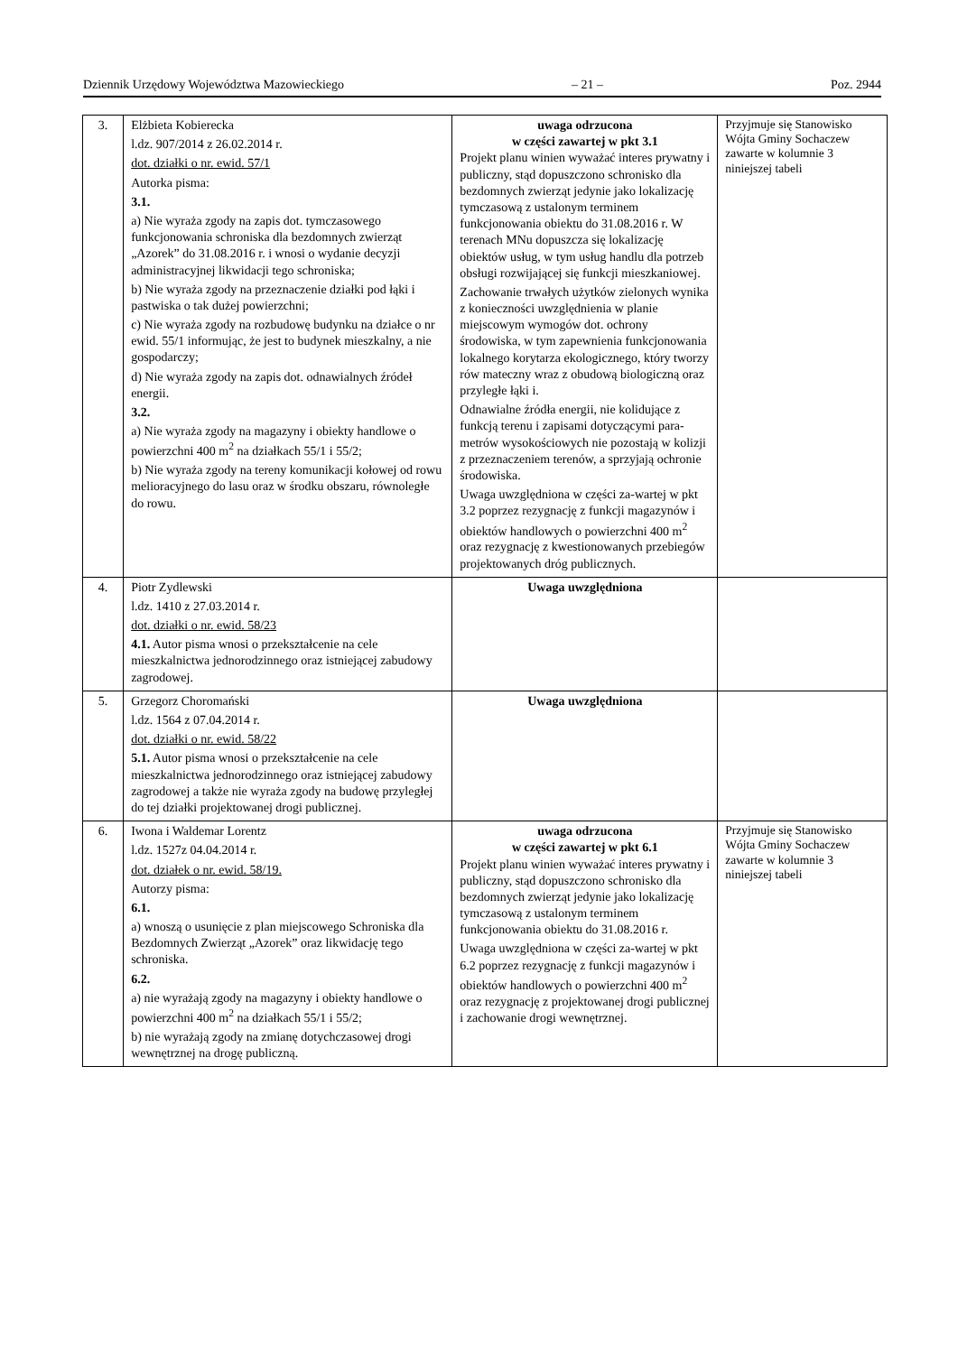Dziennik Urzędowy Województwa Mazowieckiego – 21 – Poz. 2944
| 3. | Elżbieta Kobierecka l.dz. 907/2014 z 26.02.2014 r. dot. działki o nr. ewid. 57/1 Autorka pisma: 3.1. a) Nie wyraża zgody na zapis dot. tymczasowego funkcjonowania schroniska dla bezdomnych zwierząt „Azorek” do 31.08.2016 r. i wnosi o wydanie decyzji administracyjnej likwidacji tego schroniska; b) Nie wyraża zgody na przeznaczenie działki pod łąki i pastwiska o tak dużej powierzchni; c) Nie wyraża zgody na rozbudowę budynku na działce o nr ewid. 55/1 informując, że jest to budynek mieszkalny, a nie gospodarczy; d) Nie wyraża zgody na zapis dot. odnawialnych źródeł energii. 3.2. a) Nie wyraża zgody na magazyny i obiekty handlowe o powierzchni 400 m<sup>2</sup> na działkach 55/1 i 55/2; b) Nie wyraża zgody na tereny komunikacji kołowej od rowu melioracyjnego do lasu oraz w środku obszaru, równoległe do rowu. | uwaga odrzucona w części zawartej w pkt 3.1 Projekt planu winien wyważać interes prywatny i publiczny, stąd dopuszczono schronisko dla bezdomnych zwierząt jedynie jako lokalizację tymczasową z ustalonym terminem funkcjonowania obiektu do 31.08.2016 r. W terenach MNu dopuszcza się lokalizację obiektów usług, w tym usług handlu dla potrzeb obsługi rozwijającej się funkcji mieszkaniowej. Zachowanie trwałych użytków zielonych wynika z konieczności uwzględnienia w planie miejscowym wymogów dot. ochrony środowiska, w tym zapewnienia funkcjonowania lokalnego korytarza ekologicznego, który tworzy rów mateczny wraz z obudową biologiczną oraz przyległe łąki i. Odnawialne źródła energii, nie kolidujące z funkcją terenu i zapisami dotyczącymi para-metrów wysokościowych nie pozostają w kolizji z przeznaczeniem terenów, a sprzyjają ochronie środowiska. Uwaga uwzględniona w części za-wartej w pkt 3.2 poprzez rezygnację z funkcji magazynów i obiektów handlowych o powierzchni 400 m<sup>2</sup> oraz rezygnację z kwestionowanych przebiegów projektowanych dróg publicznych. | Przyjmuje się Stanowisko Wójta Gminy Sochaczew zawarte w kolumnie 3 niniejszej tabeli |
| 4. | Piotr Zydlewski l.dz. 1410 z 27.03.2014 r. dot. działki o nr. ewid. 58/23 4.1. Autor pisma wnosi o przekształcenie na cele mieszkalnictwa jednorodzinnego oraz istniejącej zabudowy zagrodowej. | Uwaga uwzględniona | |
| 5. | Grzegorz Choromański l.dz. 1564 z 07.04.2014 r. dot. działki o nr. ewid. 58/22 5.1. Autor pisma wnosi o przekształcenie na cele mieszkalnictwa jednorodzinnego oraz istniejącej zabudowy zagrodowej a także nie wyraża zgody na budowę przyległej do tej działki projektowanej drogi publicznej. | Uwaga uwzględniona | |
| 6. | Iwona i Waldemar Lorentz l.dz. 1527z 04.04.2014 r. dot. działek o nr. ewid. 58/19. Autorzy pisma: 6.1. a) wnoszą o usunięcie z plan miejscowego Schroniska dla Bezdomnych Zwierząt „Azorek” oraz likwidację tego schroniska. 6.2. a) nie wyrażają zgody na magazyny i obiekty handlowe o powierzchni 400 m<sup>2</sup> na działkach 55/1 i 55/2; b) nie wyrażają zgody na zmianę dotychczasowej drogi wewnętrznej na drogę publiczną. | uwaga odrzucona w części zawartej w pkt 6.1 Projekt planu winien wyważać interes prywatny i publiczny, stąd dopuszczono schronisko dla bezdomnych zwierząt jedynie jako lokalizację tymczasową z ustalonym terminem funkcjonowania obiektu do 31.08.2016 r. Uwaga uwzględniona w części za-wartej w pkt 6.2 poprzez rezygnację z funkcji magazynów i obiektów handlowych o powierzchni 400 m<sup>2</sup> oraz rezygnację z projektowanej drogi publicznej i zachowanie drogi wewnętrznej. | Przyjmuje się Stanowisko Wójta Gminy Sochaczew zawarte w kolumnie 3 niniejszej tabeli |